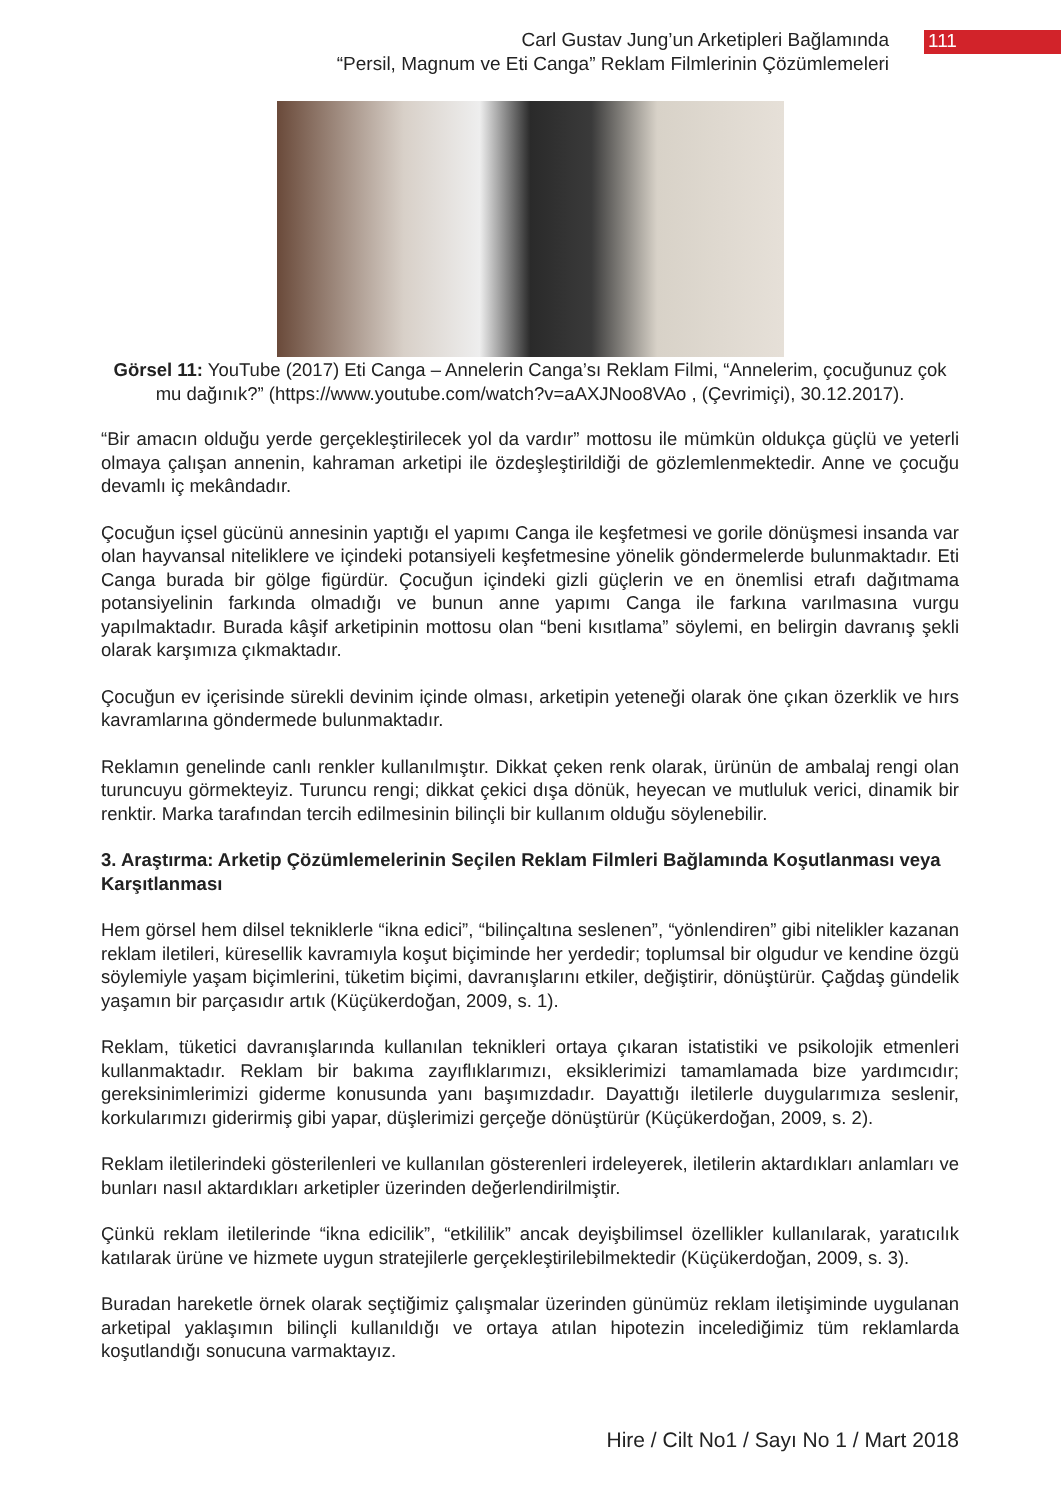Carl Gustav Jung’un Arketipleri Bağlamında
“Persil, Magnum ve Eti Canga” Reklam Filmlerinin Çözümlemeleri
111
Görsel 11: YouTube (2017) Eti Canga – Annelerin Canga’sı Reklam Filmi, “Annelerim, çocuğunuz çok mu dağınık?” (https://www.youtube.com/watch?v=aAXJNoo8VAo , (Çevrimiçi), 30.12.2017).
“Bir amacın olduğu yerde gerçekleştirilecek yol da vardır” mottosu ile mümkün oldukça güçlü ve yeterli olmaya çalışan annenin, kahraman arketipi ile özdeşleştirildiği de gözlemlenmektedir. Anne ve çocuğu devamlı iç mekândadır.
Çocuğun içsel gücünü annesinin yaptığı el yapımı Canga ile keşfetmesi ve gorile dönüşmesi insanda var olan hayvansal niteliklere ve içindeki potansiyeli keşfetmesine yönelik göndermelerde bulunmaktadır. Eti Canga burada bir gölge figürdür. Çocuğun içindeki gizli güçlerin ve en önemlisi etrafı dağıtmama potansiyelinin farkında olmadığı ve bunun anne yapımı Canga ile farkına varılmasına vurgu yapılmaktadır. Burada kâşif arketipinin mottosu olan “beni kısıtlama” söylemi, en belirgin davranış şekli olarak karşımıza çıkmaktadır.
Çocuğun ev içerisinde sürekli devinim içinde olması, arketipin yeteneği olarak öne çıkan özerklik ve hırs kavramlarına göndermede bulunmaktadır.
Reklamın genelinde canlı renkler kullanılmıştır. Dikkat çeken renk olarak, ürünün de ambalaj rengi olan turuncuyu görmekteyiz. Turuncu rengi; dikkat çekici dışa dönük, heyecan ve mutluluk verici, dinamik bir renktir. Marka tarafından tercih edilmesinin bilinçli bir kullanım olduğu söylenebilir.
3. Araştırma: Arketip Çözümlemelerinin Seçilen Reklam Filmleri Bağlamında Koşutlanması veya Karşıtlanması
Hem görsel hem dilsel tekniklerle “ikna edici”, “bilinçaltına seslenen”, “yönlendiren” gibi nitelikler kazanan reklam iletileri, küresellik kavramıyla koşut biçiminde her yerdedir; toplumsal bir olgudur ve kendine özgü söylemiyle yaşam biçimlerini, tüketim biçimi, davranışlarını etkiler, değiştirir, dönüştürür. Çağdaş gündelik yaşamın bir parçasıdır artık (Küçükerdoğan, 2009, s. 1).
Reklam, tüketici davranışlarında kullanılan teknikleri ortaya çıkaran istatistiki ve psikolojik etmenleri kullanmaktadır. Reklam bir bakıma zayıflıklarımızı, eksiklerimizi tamamlamada bize yardımcıdır; gereksinimlerimizi giderme konusunda yanı başımızdadır. Dayattığı iletilerle duygularımıza seslenir, korkularımızı giderirmiş gibi yapar, düşlerimizi gerçeğe dönüştürür (Küçükerdoğan, 2009, s. 2).
Reklam iletilerindeki gösterilenleri ve kullanılan gösterenleri irdeleyerek, iletilerin aktardıkları anlamları ve bunları nasıl aktardıkları arketipler üzerinden değerlendirilmiştir.
Çünkü reklam iletilerinde “ikna edicilik”, “etkililik” ancak deyişbilimsel özellikler kullanılarak, yaratıcılık katılarak ürüne ve hizmete uygun stratejilerle gerçekleştirilebilmektedir (Küçükerdoğan, 2009, s. 3).
Buradan hareketle örnek olarak seçtiğimiz çalışmalar üzerinden günümüz reklam iletişiminde uygulanan arketipal yaklaşımın bilinçli kullanıldığı ve ortaya atılan hipotezin incelediğimiz tüm reklamlarda koşutlandığı sonucuna varmaktayız.
Hire / Cilt No1 / Sayı No 1 / Mart 2018